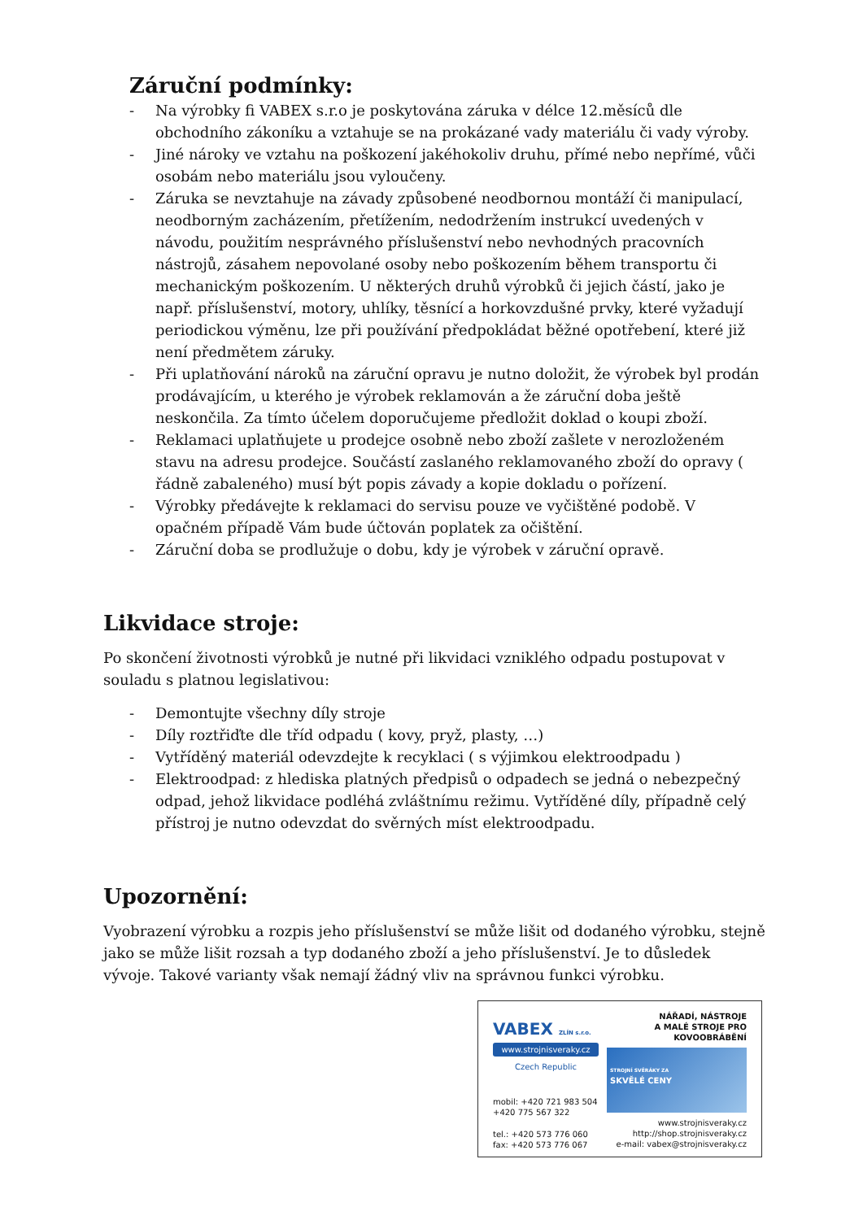Záruční podmínky:
- Na výrobky fi VABEX s.r.o je poskytována záruka v délce 12.měsíců dle obchodního zákoníku a vztahuje se na prokázané vady materiálu či vady výroby.
- Jiné nároky ve vztahu na poškození jakéhokoliv druhu, přímé nebo nepřímé, vůči osobám nebo materiálu jsou vyloučeny.
- Záruka se nevztahuje na závady způsobené neodbornou montáží či manipulací, neodborným zacházením, přetížením, nedodržením instrukcí uvedených v návodu, použitím nesprávného příslušenství nebo nevhodných pracovních nástrojů, zásahem nepovolané osoby nebo poškozením během transportu či mechanickým poškozením. U některých druhů výrobků či jejich částí, jako je např. příslušenství, motory, uhlíky, těsnící a horkovzdušné prvky, které vyžadují periodickou výměnu, lze při používání předpokládat běžné opotřebení, které již není předmětem záruky.
- Při uplatňování nároků na záruční opravu je nutno doložit, že výrobek byl prodán prodávajícím, u kterého je výrobek reklamován a že záruční doba ještě neskončila. Za tímto účelem doporučujeme předložit doklad o koupi zboží.
- Reklamaci uplatňujete u prodejce osobně nebo zboží zašlete v nerozloženém stavu na adresu prodejce. Součástí zaslaného reklamovaného zboží do opravy ( řádně zabaleného) musí být popis závady a kopie dokladu o pořízení.
- Výrobky předávejte k reklamaci do servisu pouze ve vyčištěné podobě. V opačném případě Vám bude účtován poplatek za očištění.
- Záruční doba se prodlužuje o dobu, kdy je výrobek v záruční opravě.
Likvidace stroje:
Po skončení životnosti výrobků je nutné při likvidaci vzniklého odpadu postupovat v souladu s platnou legislativou:
- Demontujte všechny díly stroje
- Díly roztřiďte dle tříd odpadu ( kovy, pryž, plasty, …)
- Vytříděný materiál odevzdejte k recyklaci ( s výjimkou elektroodpadu )
- Elektroodpad: z hlediska platných předpisů o odpadech se jedná o nebezpečný odpad, jehož likvidace podléhá zvláštnímu režimu. Vytříděné díly, případně celý přístroj je nutno odevzdat do svěrných míst elektroodpadu.
Upozornění:
Vyobrazení výrobku a rozpis jeho příslušenství se může lišit od dodaného výrobku, stejně jako se může lišit rozsah a typ dodaného zboží a jeho příslušenství. Je to důsledek vývoje. Takové varianty však nemají žádný vliv na správnou funkci výrobku.
VABEX ZLÍN s.r.o.
www.strojnisveraky.cz
Czech Republic
mobil: +420 721 983 504
+420 775 567 322
tel.: +420 573 776 060
fax: +420 573 776 067
NÁŘADÍ, NÁSTROJE
A MALÉ STROJE PRO KOVOOBRÁBĚNÍ
STROJNÍ SVĚRÁKY ZA
SKVĚLÉ CENY
www.strojnisveraky.cz
http://shop.strojnisveraky.cz
e-mail: vabex@strojnisveraky.cz